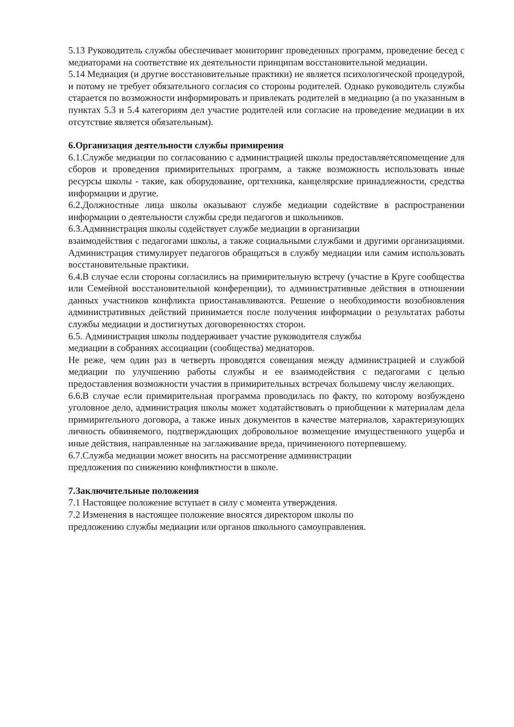5.13 Руководитель службы обеспечивает мониторинг проведенных программ, проведение бесед с медиаторами на соответствие их деятельности принципам восстановительной медиации.
5.14 Медиация (и другие восстановительные практики) не является психологической процедурой, и потому не требует обязательного согласия со стороны родителей. Однако руководитель службы старается по возможности информировать и привлекать родителей в медиацию (а по указанным в пунктах 5.3 и 5.4 категориям дел участие родителей или согласие на проведение медиации в их отсутствие является обязательным).
6.Организация деятельности службы примирения
6.1.Службе медиации по согласованию с администрацией школы предоставляетсяпомещение для сборов и проведения примирительных программ, а также возможность использовать иные ресурсы школы - такие, как оборудование, оргтехника, канцелярские принадлежности, средства информации и другие.
6.2.Должностные лица школы оказывают службе медиации содействие в распространении информации о деятельности службы среди педагогов и школьников.
6.3.Администрация школы содействует службе медиации в организации
взаимодействия с педагогами школы, а также социальными службами и другими организациями. Администрация стимулирует педагогов обращаться в службу медиации или самим использовать восстановительные практики.
6.4.В случае если стороны согласились на примирительную встречу (участие в Круге сообщества или Семейной восстановительной конференции), то административные действия в отношении данных участников конфликта приостанавливаются. Решение о необходимости возобновления административных действий принимается после получения информации о результатах работы службы медиации и достигнутых договоренностях сторон.
6.5. Администрация школы поддерживает участие руководителя службы
медиации в собраниях ассоциации (сообщества) медиаторов.
Не реже, чем один раз в четверть проводятся совещания между администрацией и службой медиации по улучшению работы службы и ее взаимодействия с педагогами с целью предоставления возможности участия в примирительных встречах большему числу желающих.
6.6.В случае если примирительная программа проводилась по факту, по которому возбуждено уголовное дело, администрация школы может ходатайствовать о приобщении к материалам дела примирительного договора, а также иных документов в качестве материалов, характеризующих личность обвиняемого, подтверждающих добровольное возмещение имущественного ущерба и иные действия, направленные на заглаживание вреда, причиненного потерпевшему.
6.7.Служба медиации может вносить на рассмотрение администрации
предложения по снижению конфликтности в школе.
7.Заключительные положения
7.1 Настоящее положение вступает в силу с момента утверждения.
7.2 Изменения в настоящее положение вносятся директором школы по
предложению службы медиации или органов школьного самоуправления.